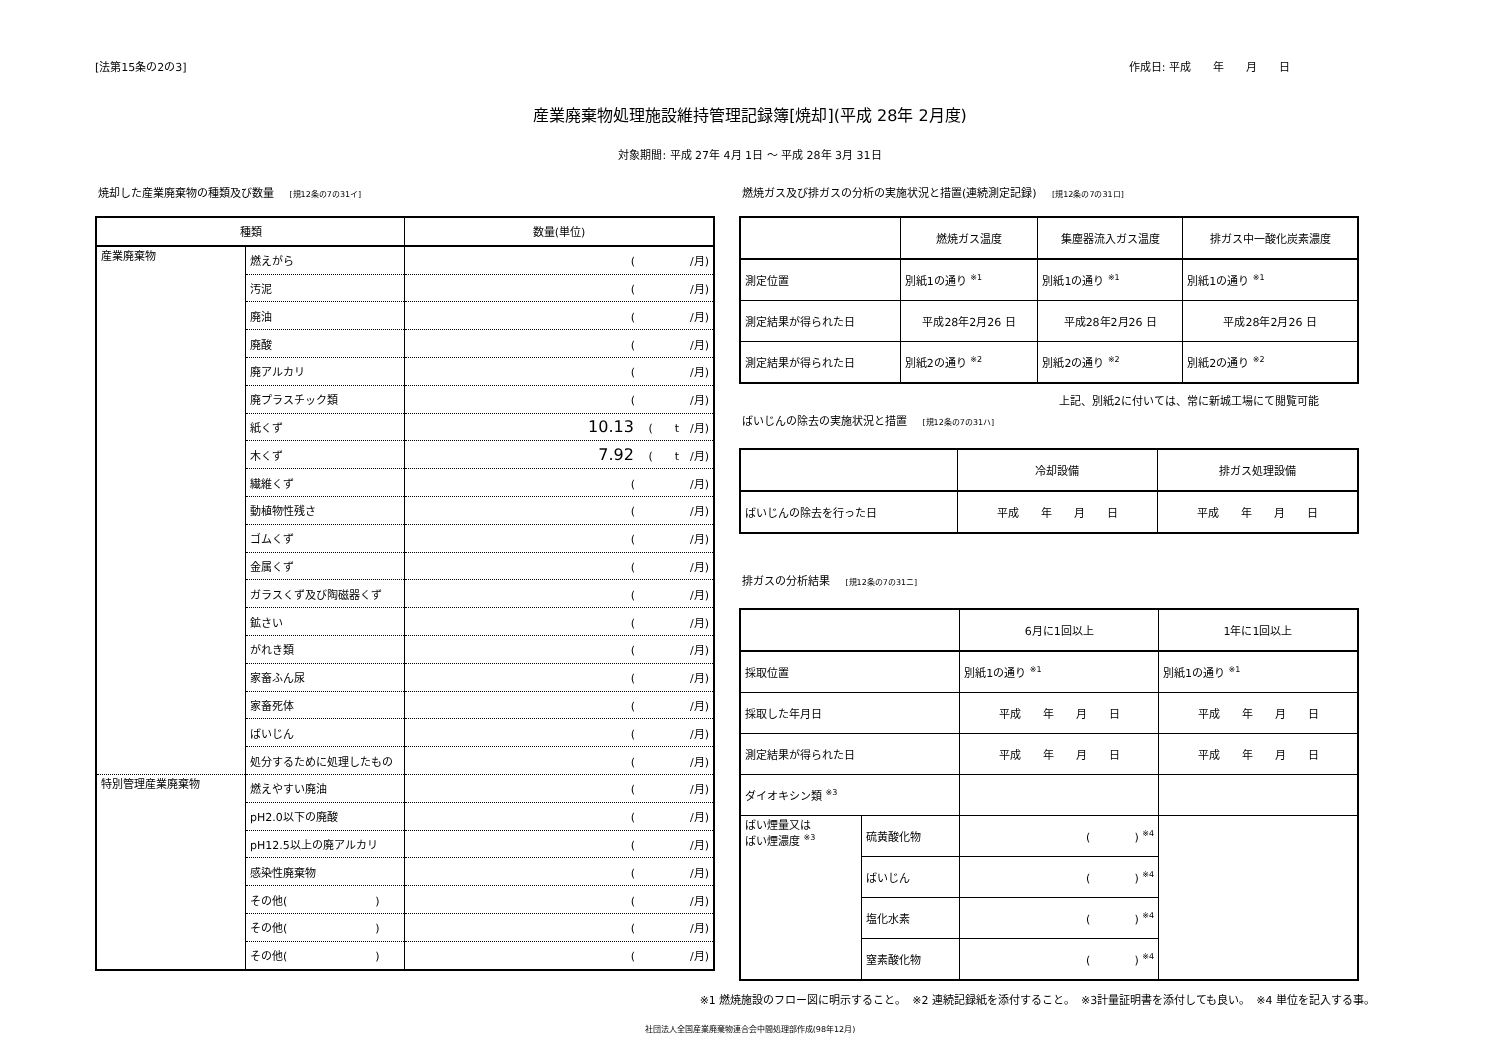[法第15条の2の3] 作成日: 平成　　年　　月　　日
産業廃棄物処理施設維持管理記録簿[焼却](平成 28年 2月度)
対象期間: 平成 27年 4月 1日 ～ 平成 28年 3月 31日
焼却した産業廃棄物の種類及び数量 [規12条の7の31イ]
| 種類 | | 数量(単位) |
| --- | --- | --- |
| 産業廃棄物 | 燃えがら | ( /月) |
| | 汚泥 | ( /月) |
| | 廃油 | ( /月) |
| | 廃酸 | ( /月) |
| | 廃アルカリ | ( /月) |
| | 廃プラスチック類 | ( /月) |
| | 紙くず | 10.13 ( t /月) |
| | 木くず | 7.92 ( t /月) |
| | 繊維くず | ( /月) |
| | 動植物性残さ | ( /月) |
| | ゴムくず | ( /月) |
| | 金属くず | ( /月) |
| | ガラスくず及び陶磁器くず | ( /月) |
| | 鉱さい | ( /月) |
| | がれき類 | ( /月) |
| | 家畜ふん尿 | ( /月) |
| | 家畜死体 | ( /月) |
| | ばいじん | ( /月) |
| | 処分するために処理したもの | ( /月) |
| 特別管理産業廃棄物 | 燃えやすい廃油 | ( /月) |
| | pH2.0以下の廃酸 | ( /月) |
| | pH12.5以上の廃アルカリ | ( /月) |
| | 感染性廃棄物 | ( /月) |
| | その他( ) | ( /月) |
| | その他( ) | ( /月) |
| | その他( ) | ( /月) |
燃焼ガス及び排ガスの分析の実施状況と措置(連続測定記録) [規12条の7の31ロ]
| | 燃焼ガス温度 | 集塵器流入ガス温度 | 排ガス中一酸化炭素濃度 |
| --- | --- | --- | --- |
| 測定位置 | 別紙1の通り <sup>※1</sup> | 別紙1の通り <sup>※1</sup> | 別紙1の通り <sup>※1</sup> |
| 測定結果が得られた日 | 平成28年2月26 日 | 平成28年2月26 日 | 平成28年2月26 日 |
| 測定結果が得られた日 | 別紙2の通り <sup>※2</sup> | 別紙2の通り <sup>※2</sup> | 別紙2の通り <sup>※2</sup> |
上記、別紙2に付いては、常に新城工場にて閲覧可能
ばいじんの除去の実施状況と措置 [規12条の7の31ハ]
| | 冷却設備 | 排ガス処理設備 |
| --- | --- | --- |
| ばいじんの除去を行った日 | 平成 年 月 日 | 平成 年 月 日 |
排ガスの分析結果 [規12条の7の31ニ]
| | | 6月に1回以上 | 1年に1回以上 |
| --- | --- | --- | --- |
| 採取位置 | | 別紙1の通り <sup>※1</sup> | 別紙1の通り <sup>※1</sup> |
| 採取した年月日 | | 平成 年 月 日 | 平成 年 月 日 |
| 測定結果が得られた日 | | 平成 年 月 日 | 平成 年 月 日 |
| ダイオキシン類 <sup>※3</sup> | | | |
| ばい煙量又は ばい煙濃度 <sup>※3</sup> | 硫黄酸化物 | ( ) <sup>※4</sup> | |
| | ばいじん | ( ) <sup>※4</sup> | |
| | 塩化水素 | ( ) <sup>※4</sup> | |
| | 窒素酸化物 | ( ) <sup>※4</sup> | |
※1 燃焼施設のフロー図に明示すること。　※2 連続記録紙を添付すること。　※3計量証明書を添付しても良い。　※4 単位を記入する事。
社団法人全国産業廃棄物連合会中間処理部作成(98年12月)